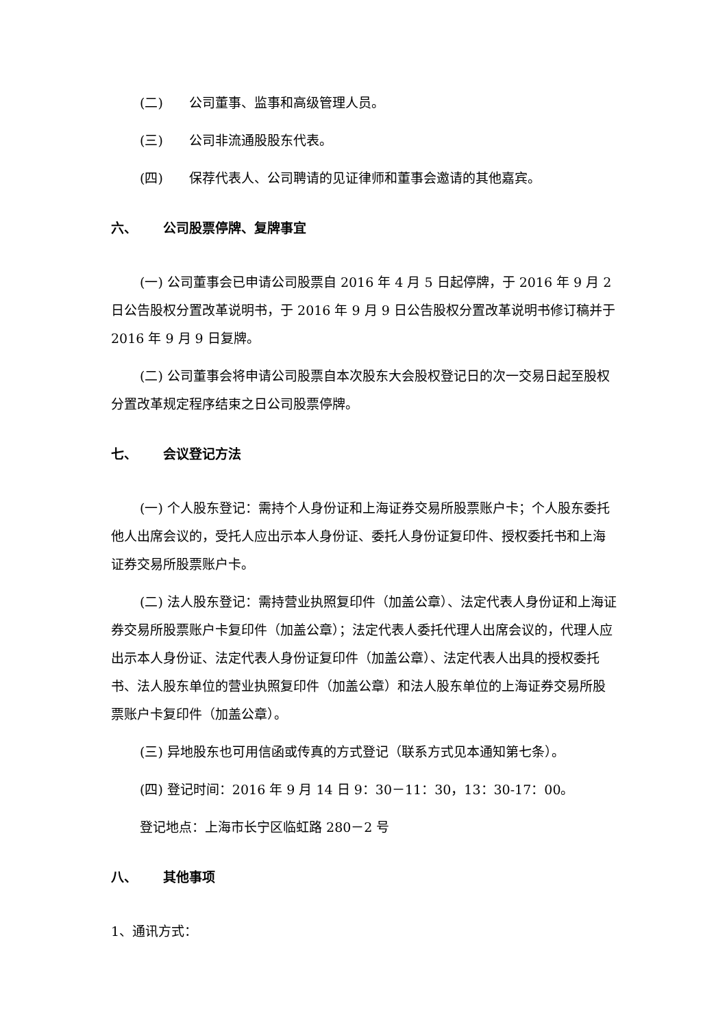(二) 公司董事、监事和高级管理人员。
(三) 公司非流通股股东代表。
(四) 保荐代表人、公司聘请的见证律师和董事会邀请的其他嘉宾。
六、 公司股票停牌、复牌事宜
(一) 公司董事会已申请公司股票自 2016 年 4 月 5 日起停牌，于 2016 年 9 月 2 日公告股权分置改革说明书，于 2016 年 9 月 9 日公告股权分置改革说明书修订稿并于 2016 年 9 月 9 日复牌。
(二) 公司董事会将申请公司股票自本次股东大会股权登记日的次一交易日起至股权分置改革规定程序结束之日公司股票停牌。
七、 会议登记方法
(一) 个人股东登记：需持个人身份证和上海证券交易所股票账户卡；个人股东委托他人出席会议的，受托人应出示本人身份证、委托人身份证复印件、授权委托书和上海证券交易所股票账户卡。
(二) 法人股东登记：需持营业执照复印件（加盖公章）、法定代表人身份证和上海证券交易所股票账户卡复印件（加盖公章）；法定代表人委托代理人出席会议的，代理人应出示本人身份证、法定代表人身份证复印件（加盖公章）、法定代表人出具的授权委托书、法人股东单位的营业执照复印件（加盖公章）和法人股东单位的上海证券交易所股票账户卡复印件（加盖公章）。
(三) 异地股东也可用信函或传真的方式登记（联系方式见本通知第七条）。
(四) 登记时间：2016 年 9 月 14 日 9：30－11：30，13：30-17：00。
登记地点：上海市长宁区临虹路 280－2 号
八、 其他事项
1、通讯方式：